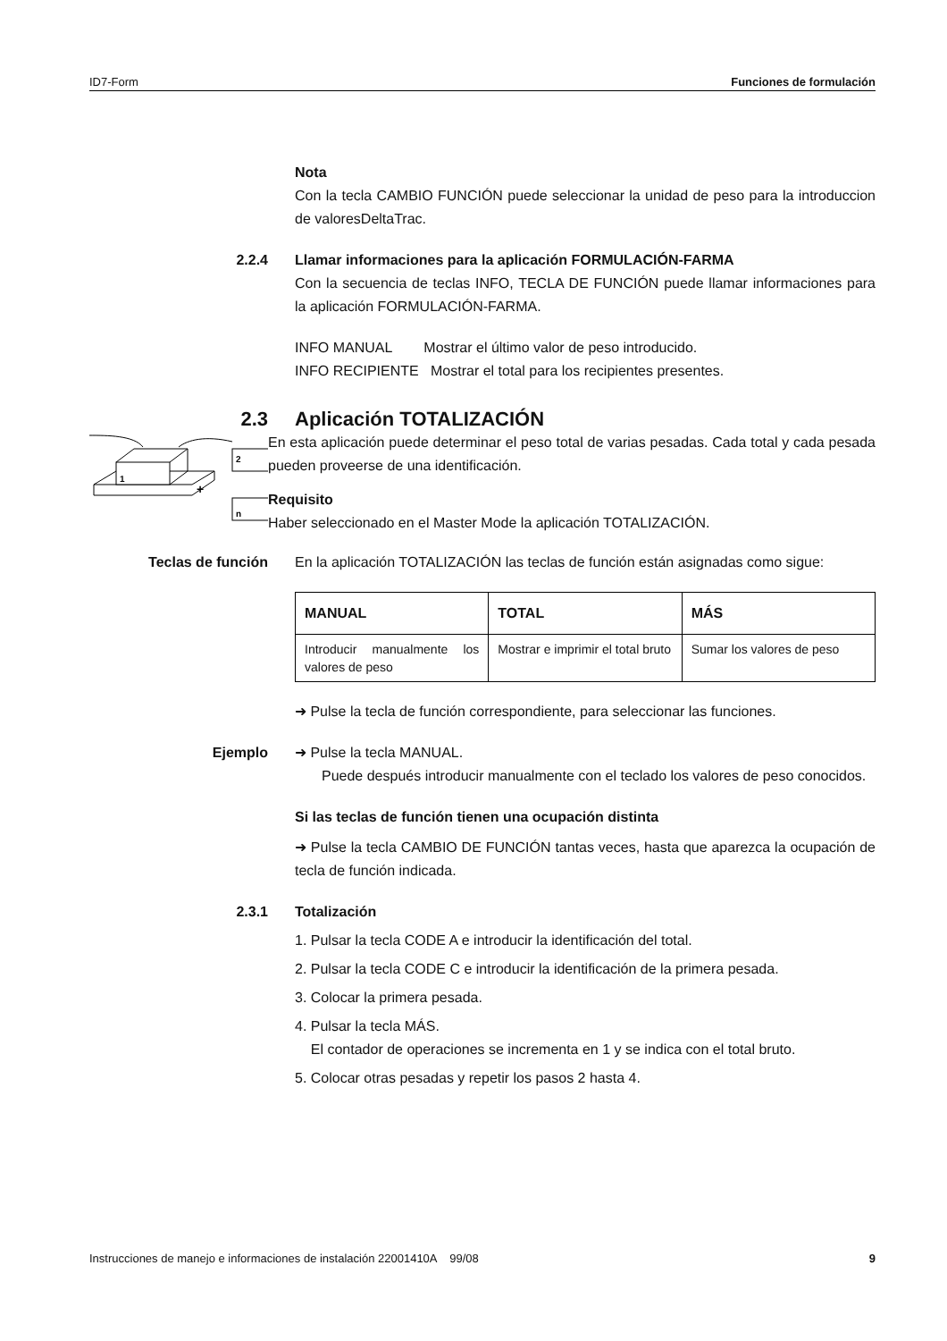ID7-Form Funciones de formulación
Nota
Con la tecla CAMBIO FUNCIÓN puede seleccionar la unidad de peso para la introduccion de valoresDeltaTrac.
2.2.4 Llamar informaciones para la aplicación FORMULACIÓN-FARMA
Con la secuencia de teclas INFO, TECLA DE FUNCIÓN puede llamar informaciones para la aplicación FORMULACIÓN-FARMA.
INFO MANUAL Mostrar el último valor de peso introducido.
INFO RECIPIENTE Mostrar el total para los recipientes presentes.
2.3 Aplicación TOTALIZACIÓN
1
2
n
+
En esta aplicación puede determinar el peso total de varias pesadas. Cada total y cada pesada pueden proveerse de una identificación.
Requisito
Haber seleccionado en el Master Mode la aplicación TOTALIZACIÓN.
Teclas de función En la aplicación TOTALIZACIÓN las teclas de función están asignadas como sigue:
| MANUAL | TOTAL | MÁS |
| --- | --- | --- |
| Introducir manualmente los valores de peso | Mostrar e imprimir el total bruto | Sumar los valores de peso |
➜ Pulse la tecla de función correspondiente, para seleccionar las funciones.
Ejemplo ➜ Pulse la tecla MANUAL.
Puede después introducir manualmente con el teclado los valores de peso conocidos.
Si las teclas de función tienen una ocupación distinta
➜ Pulse la tecla CAMBIO DE FUNCIÓN tantas veces, hasta que aparezca la ocupación de tecla de función indicada.
2.3.1 Totalización
1. Pulsar la tecla CODE A e introducir la identificación del total.
2. Pulsar la tecla CODE C e introducir la identificación de la primera pesada.
3. Colocar la primera pesada.
4. Pulsar la tecla MÁS.
El contador de operaciones se incrementa en 1 y se indica con el total bruto.
5. Colocar otras pesadas y repetir los pasos 2 hasta 4.
Instrucciones de manejo e informaciones de instalación 22001410A 99/08 9